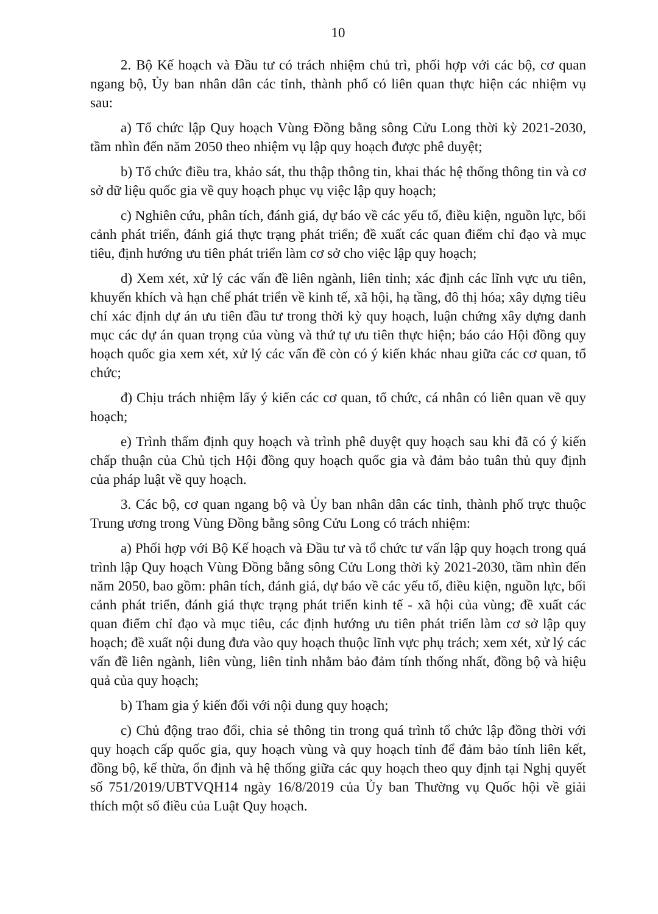10
2. Bộ Kế hoạch và Đầu tư có trách nhiệm chủ trì, phối hợp với các bộ, cơ quan ngang bộ, Ủy ban nhân dân các tỉnh, thành phố có liên quan thực hiện các nhiệm vụ sau:
a) Tổ chức lập Quy hoạch Vùng Đồng bằng sông Cửu Long thời kỳ 2021-2030, tầm nhìn đến năm 2050 theo nhiệm vụ lập quy hoạch được phê duyệt;
b) Tổ chức điều tra, khảo sát, thu thập thông tin, khai thác hệ thống thông tin và cơ sở dữ liệu quốc gia về quy hoạch phục vụ việc lập quy hoạch;
c) Nghiên cứu, phân tích, đánh giá, dự báo về các yếu tố, điều kiện, nguồn lực, bối cảnh phát triển, đánh giá thực trạng phát triển; đề xuất các quan điểm chỉ đạo và mục tiêu, định hướng ưu tiên phát triển làm cơ sở cho việc lập quy hoạch;
d) Xem xét, xử lý các vấn đề liên ngành, liên tỉnh; xác định các lĩnh vực ưu tiên, khuyến khích và hạn chế phát triển về kinh tế, xã hội, hạ tầng, đô thị hóa; xây dựng tiêu chí xác định dự án ưu tiên đầu tư trong thời kỳ quy hoạch, luận chứng xây dựng danh mục các dự án quan trọng của vùng và thứ tự ưu tiên thực hiện; báo cáo Hội đồng quy hoạch quốc gia xem xét, xử lý các vấn đề còn có ý kiến khác nhau giữa các cơ quan, tổ chức;
đ) Chịu trách nhiệm lấy ý kiến các cơ quan, tổ chức, cá nhân có liên quan về quy hoạch;
e) Trình thẩm định quy hoạch và trình phê duyệt quy hoạch sau khi đã có ý kiến chấp thuận của Chủ tịch Hội đồng quy hoạch quốc gia và đảm bảo tuân thủ quy định của pháp luật về quy hoạch.
3. Các bộ, cơ quan ngang bộ và Ủy ban nhân dân các tỉnh, thành phố trực thuộc Trung ương trong Vùng Đồng bằng sông Cửu Long có trách nhiệm:
a) Phối hợp với Bộ Kế hoạch và Đầu tư và tổ chức tư vấn lập quy hoạch trong quá trình lập Quy hoạch Vùng Đồng bằng sông Cửu Long thời kỳ 2021-2030, tầm nhìn đến năm 2050, bao gồm: phân tích, đánh giá, dự báo về các yếu tố, điều kiện, nguồn lực, bối cảnh phát triển, đánh giá thực trạng phát triển kinh tế - xã hội của vùng; đề xuất các quan điểm chỉ đạo và mục tiêu, các định hướng ưu tiên phát triển làm cơ sở lập quy hoạch; đề xuất nội dung đưa vào quy hoạch thuộc lĩnh vực phụ trách; xem xét, xử lý các vấn đề liên ngành, liên vùng, liên tỉnh nhằm bảo đảm tính thống nhất, đồng bộ và hiệu quả của quy hoạch;
b) Tham gia ý kiến đối với nội dung quy hoạch;
c) Chủ động trao đổi, chia sẻ thông tin trong quá trình tổ chức lập đồng thời với quy hoạch cấp quốc gia, quy hoạch vùng và quy hoạch tỉnh để đảm bảo tính liên kết, đồng bộ, kế thừa, ổn định và hệ thống giữa các quy hoạch theo quy định tại Nghị quyết số 751/2019/UBTVQH14 ngày 16/8/2019 của Ủy ban Thường vụ Quốc hội về giải thích một số điều của Luật Quy hoạch.